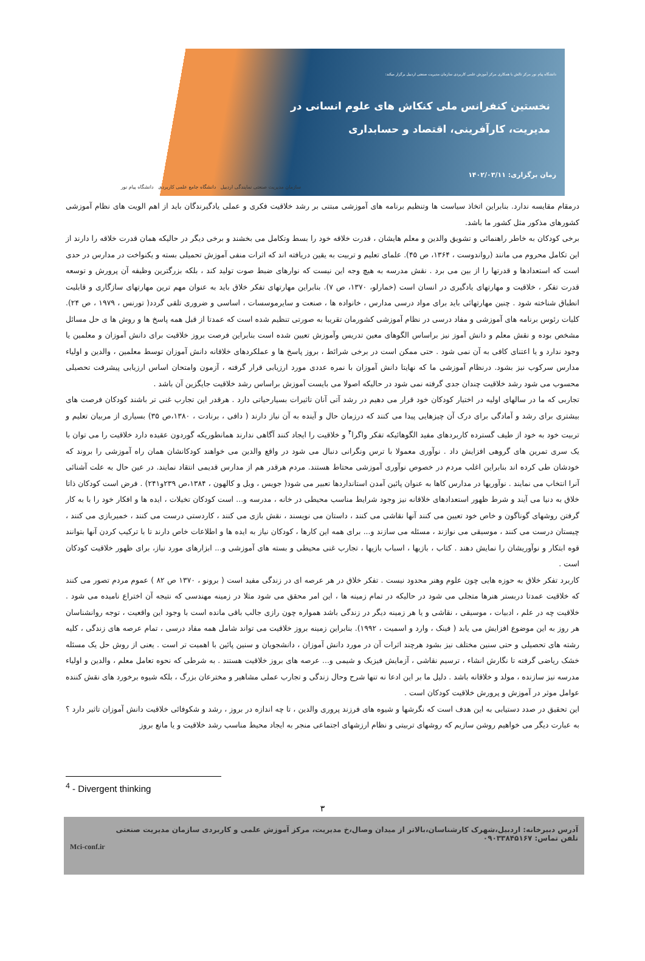دانشگاه پیام نور مرکز تالش با همکاری مرکز آموزش علمی کاربردی سازمان مدیریت صنعتی اردبیل برگزار میکند:
نخستین کنفرانس ملی کنکاش های علوم انسانی در
مدیریت، کارآفرینی، اقتصاد و حسابداری
زمان برگزاری: ۱۴۰۲/۰۳/۱۱
سازمان مدیریت صنعتی نمایندگی اردبیل دانشگاه جامع علمی کاربردی دانشگاه پیام نور
درمقام مقایسه ندارد. بنابراین اتخاذ سیاست ها وتنظیم برنامه های آموزشی مبتنی بر رشد خلاقیت فکری و عملی یادگیرندگان باید از اهم الویت های نظام آموزشی کشورهای مذکور مثل کشور ما باشد.
برخی کودکان به خاطر راهنمائی و تشویق والدین و معلم هایشان ، قدرت خلاقه خود را بسط وتکامل می بخشند و برخی دیگر در حالیکه همان قدرت خلاقه را دارند از این تکامل محروم می مانند (رواندوست ، ۱۳۶۴، ص ۴۵). علمای تعلیم و تربیت به یقین دریافته اند که اثرات منفی آموزش تحمیلی بسته و یکنواخت در مدارس در حدی است که استعدادها و قدرتها را از بین می برد . نقش مدرسه به هیچ وجه این نیست که نوارهای ضبط صوت تولید کند ، بلکه بزرگترین وظیفه آن پرورش و توسعه قدرت تفکر ، خلاقیت و مهارتهای یادگیری در انسان است (خمارلو، ۱۳۷۰، ص ۷). بنابراین مهارتهای تفکر خلاق باید به عنوان مهم ترین مهارتهای سازگاری و قابلیت انطباق شناخته شود . چنین مهارتهائی باید برای مواد درسی مدارس ، خانواده ها ، صنعت و سایرموسسات ، اساسی و ضروری تلقی گردد( تورنس ، ۱۹۷۹ ، ص ۲۴). کلیات رئوس برنامه های آموزشی و مفاد درسی در نظام آموزشی کشورمان تقریبا به صورتی تنظیم شده است که عمدتا از قبل همه پاسخ ها و روش ها ی حل مسائل مشخص بوده و نقش معلم و دانش آموز نیز براساس الگوهای معین تدریس وآموزش تعیین شده است بنابراین فرصت بروز خلاقیت برای دانش آموزان و معلمین یا وجود ندارد و یا اعتنای کافی به آن نمی شود . حتی ممکن است در برخی شرائط ، بروز پاسخ ها و عملکردهای خلاقانه دانش آموزان توسط معلمین ، والدین و اولیاء مدارس سرکوب نیز بشود. درنظام آموزشی ما که نهایتا دانش آموزان با نمره عددی مورد ارزیابی قرار گرفته ، آزمون وامتحان اساس ارزیابی پیشرفت تحصیلی محسوب می شود رشد خلاقیت چندان جدی گرفته نمی شود در حالیکه اصولا می بایست آموزش براساس رشد خلاقیت جایگزین آن باشد .
تجاربی که ما در سالهای اولیه در اختیار کودکان خود قرار می دهیم در رشد آتی آنان تاثیرات بسیارحیاتی دارد . هرقدر این تجارب غنی تر باشند کودکان فرصت های بیشتری برای رشد و آمادگی برای درک آن چیزهایی پیدا می کنند که درزمان حال و آینده به آن نیاز دارند ( دافی ، برنادت ، ۱۳۸۰،ص ۳۵) بسیاری از مربیان تعلیم و تربیت خود به خود از طیف گسترده کاربردهای مفید الگوهائیکه تفکر واگرا<sup>۴</sup> و خلاقیت را ایجاد کنند آگاهی ندارند همانطوریکه گوردون عقیده دارد خلاقیت را می توان با یک سری تمرین های گروهی افزایش داد . نوآوری معمولا با ترس ونگرانی دنبال می شود در واقع والدین می خواهند کودکانشان همان راه آموزشی را بروند که خودشان طی کرده اند بنابراین اغلب مردم در خصوص نوآوری آموزشی محتاط هستند. مردم هرقدر هم از مدارس قدیمی انتقاد نمایند. در عین حال به علت آشنائی آنرا انتخاب می نمایند . نوآوریها در مدارس کاها به عنوان پائین آمدن استانداردها تعبیر می شود( جویس ، ویل و کالهون ، ۱۳۸۴،ص ۲۳۹و۲۴۱) . فرض است کودکان ذاتا خلاق به دنیا می آیند و شرط ظهور استعدادهای خلاقانه نیز وجود شرایط مناسب محیطی در خانه ، مدرسه و... است کودکان تخیلات ، ایده ها و افکار خود را با به کار گرفتن روشهای گوناگون و خاص خود تعیین می کنند آنها نقاشی می کنند ، داستان می نویسند ، نقش بازی می کنند ، کاردستی درست می کنند ، خمیربازی می کنند ، چیستان درست می کنند ، موسیقی می نوازند ، مسئله می سازند و... برای همه این کارها ، کودکان نیاز به ایده ها و اطلاعات خاص دارند تا با ترکیب کردن آنها بتوانند قوه ابتکار و نوآوریشان را نمایش دهند . کتاب ، بازیها ، اسباب بازیها ، تجارب غنی محیطی و بسته های آموزشی و... ابزارهای مورد نیاز، برای ظهور خلاقیت کودکان است .
کاربرد تفکر خلاق به حوزه هایی چون علوم وهنر محدود نیست . تفکر خلاق در هر عرصه ای در زندگی مفید است ( برونو ، ۱۳۷۰ ص ۸۲ ) عموم مردم تصور می کنند که خلاقیت عمدتا دربستر هنرها متجلی می شود در حالیکه در تمام زمینه ها ، این امر محقق می شود مثلا در زمینه مهندسی که نتیجه آن اختراع نامیده می شود . خلاقیت چه در علم ، ادبیات ، موسیقی ، نقاشی و یا هر زمینه دیگر در زندگی باشد همواره چون رازی جالب باقی مانده است با وجود این واقعیت ، توجه روانشناسان هر روز به این موضوع افزایش می یابد ( فینک ، وارد و اسمیت ، ۱۹۹۲). بنابراین زمینه بروز خلاقیت می تواند شامل همه مفاد درسی ، تمام عرصه های زندگی ، کلیه رشته های تحصیلی و حتی سنین مختلف نیز بشود هرچند اثرات آن در مورد دانش آموزان ، دانشجویان و سنین پائین با اهمیت تر است . یعنی از روش حل یک مسئله خشک ریاضی گرفته تا نگارش انشاء ، ترسیم نقاشی ، آزمایش فیزیک و شیمی و... عرصه های بروز خلاقیت هستند . به شرطی که نحوه تعامل معلم ، والدین و اولیاء مدرسه نیز سازنده ، مولد و خلاقانه باشد . دلیل ما بر این ادعا نه تنها شرح وحال زندگی و تجارب عملی مشاهیر و مخترعان بزرگ ، بلکه شیوه برخورد های نقش کننده عوامل موثر در آموزش و پرورش خلاقیت کودکان است .
این تحقیق در صدد دستیابی به این هدف است که نگرشها و شیوه های فرزند پروری والدین ، تا چه اندازه در بروز ، رشد و شکوفائی خلاقیت دانش آموزان تاثیر دارد ؟ به عبارت دیگر می خواهیم روشن سازیم که روشهای تربیتی و نظام ارزشهای اجتماعی منجر به ایجاد محیط مناسب رشد خلاقیت و یا مانع بروز
<sup>4</sup> - Divergent thinking
۳
آدرس دبیرخانه: اردبیل،شهرک کارشناسان،بالاتر از میدان وصال،خ مدیریت، مرکز آموزش علمی و کاربردی سازمان مدیریت صنعتی
تلفن تماس: ۰۹۰۳۳۸۴۵۱۶۷
Mci-conf.ir